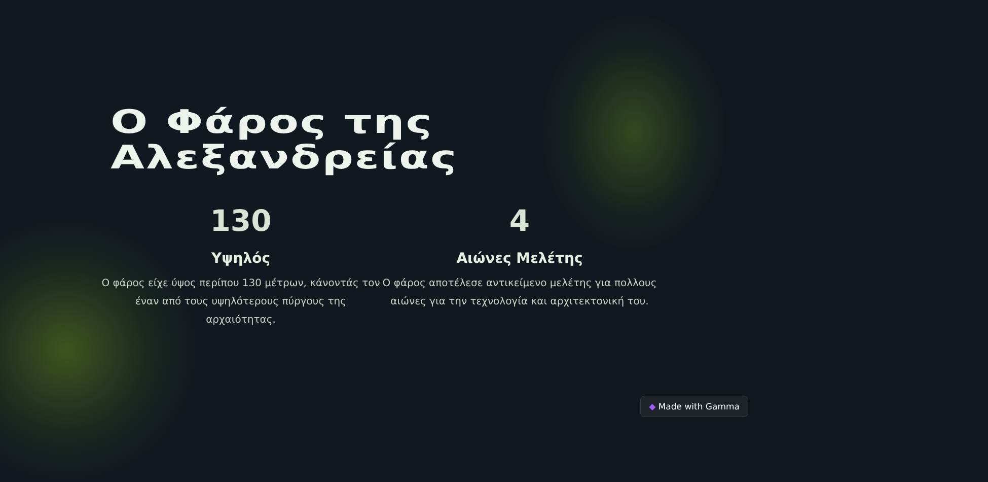Ο Φάρος της
Αλεξανδρείας
130
Υψηλός
Ο φάρος είχε ύψος περίπου 130 μέτρων, κάνοντάς τον έναν από τους υψηλότερους πύργους της αρχαιότητας.
4
Αιώνες Μελέτης
Ο φάρος αποτέλεσε αντικείμενο μελέτης για πολλους αιώνες για την τεχνολογία και αρχιτεκτονική του.
◆ Made with Gamma